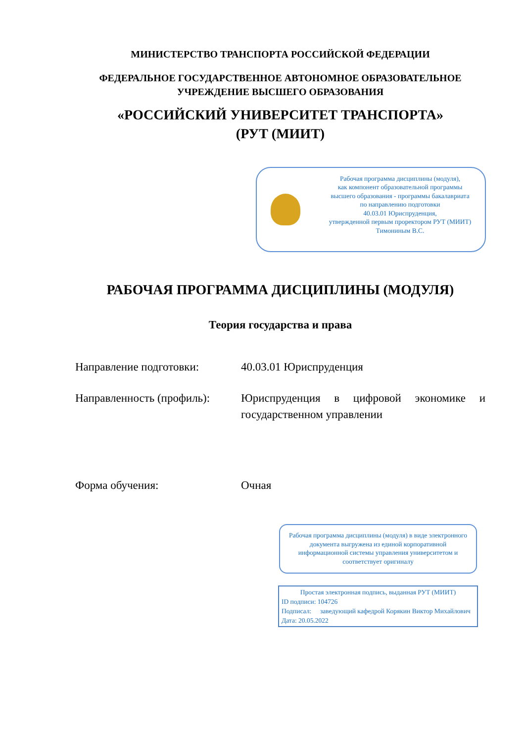МИНИСТЕРСТВО ТРАНСПОРТА РОССИЙСКОЙ ФЕДЕРАЦИИ
ФЕДЕРАЛЬНОЕ ГОСУДАРСТВЕННОЕ АВТОНОМНОЕ ОБРАЗОВАТЕЛЬНОЕ
УЧРЕЖДЕНИЕ ВЫСШЕГО ОБРАЗОВАНИЯ
«РОССИЙСКИЙ УНИВЕРСИТЕТ ТРАНСПОРТА»
(РУТ (МИИТ)
Рабочая программа дисциплины (модуля),
как компонент образовательной программы
высшего образования - программы бакалавриата
по направлению подготовки
40.03.01 Юриспруденция,
утвержденной первым проректором РУТ (МИИТ)
Тимониным В.С.
РАБОЧАЯ ПРОГРАММА ДИСЦИПЛИНЫ (МОДУЛЯ)
Теория государства и права
Направление подготовки: 40.03.01 Юриспруденция
Направленность (профиль):
Юриспруденция в цифровой экономике и государственном управлении
Форма обучения: Очная
Рабочая программа дисциплины (модуля) в виде электронного документа выгружена из единой корпоративной информационной системы управления университетом и соответствует оригиналу
Простая электронная подпись, выданная РУТ (МИИТ)
ID подписи: 104726
Подписал: заведующий кафедрой Корякин Виктор Михайлович
Дата: 20.05.2022